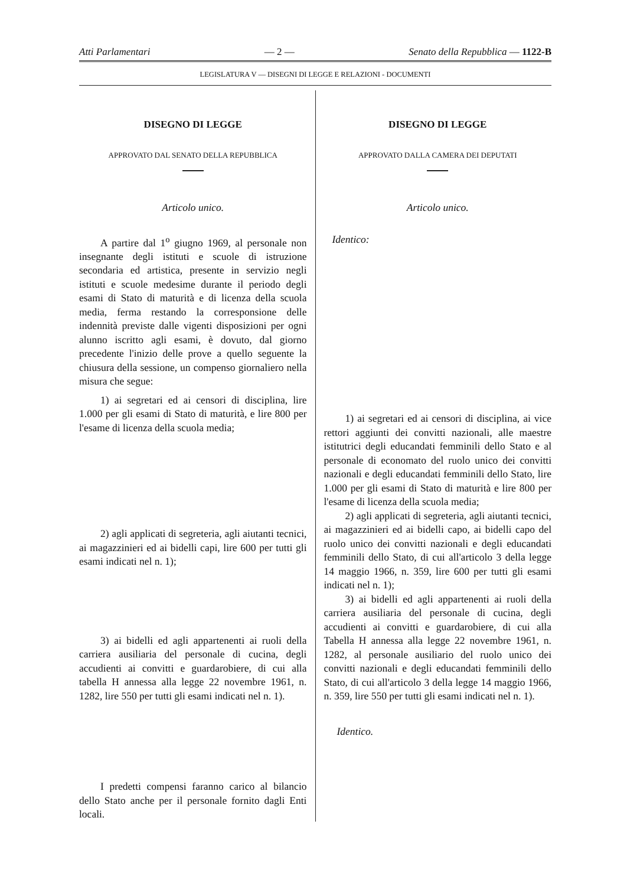Atti Parlamentari — 2 — Senato della Repubblica — 1122-B
LEGISLATURA V — DISEGNI DI LEGGE E RELAZIONI - DOCUMENTI
DISEGNO DI LEGGE
APPROVATO DAL SENATO DELLA REPUBBLICA
Articolo unico.
A partire dal 1<sup>o</sup> giugno 1969, al personale non insegnante degli istituti e scuole di istruzione secondaria ed artistica, presente in servizio negli istituti e scuole medesime durante il periodo degli esami di Stato di maturità e di licenza della scuola media, ferma restando la corresponsione delle indennità previste dalle vigenti disposizioni per ogni alunno iscritto agli esami, è dovuto, dal giorno precedente l'inizio delle prove a quello seguente la chiusura della sessione, un compenso giornaliero nella misura che segue:
1) ai segretari ed ai censori di disciplina, lire 1.000 per gli esami di Stato di maturità, e lire 800 per l'esame di licenza della scuola media;
2) agli applicati di segreteria, agli aiutanti tecnici, ai magazzinieri ed ai bidelli capi, lire 600 per tutti gli esami indicati nel n. 1);
3) ai bidelli ed agli appartenenti ai ruoli della carriera ausiliaria del personale di cucina, degli accudienti ai convitti e guardarobiere, di cui alla tabella H annessa alla legge 22 novembre 1961, n. 1282, lire 550 per tutti gli esami indicati nel n. 1).
I predetti compensi faranno carico al bilancio dello Stato anche per il personale fornito dagli Enti locali.
DISEGNO DI LEGGE
APPROVATO DALLA CAMERA DEI DEPUTATI
Articolo unico.
Identico:
1) ai segretari ed ai censori di disciplina, ai vice rettori aggiunti dei convitti nazionali, alle maestre istitutrici degli educandati femminili dello Stato e al personale di economato del ruolo unico dei convitti nazionali e degli educandati femminili dello Stato, lire 1.000 per gli esami di Stato di maturità e lire 800 per l'esame di licenza della scuola media;
2) agli applicati di segreteria, agli aiutanti tecnici, ai magazzinieri ed ai bidelli capo, ai bidelli capo del ruolo unico dei convitti nazionali e degli educandati femminili dello Stato, di cui all'articolo 3 della legge 14 maggio 1966, n. 359, lire 600 per tutti gli esami indicati nel n. 1);
3) ai bidelli ed agli appartenenti ai ruoli della carriera ausiliaria del personale di cucina, degli accudienti ai convitti e guardarobiere, di cui alla Tabella H annessa alla legge 22 novembre 1961, n. 1282, al personale ausiliario del ruolo unico dei convitti nazionali e degli educandati femminili dello Stato, di cui all'articolo 3 della legge 14 maggio 1966, n. 359, lire 550 per tutti gli esami indicati nel n. 1).
Identico.